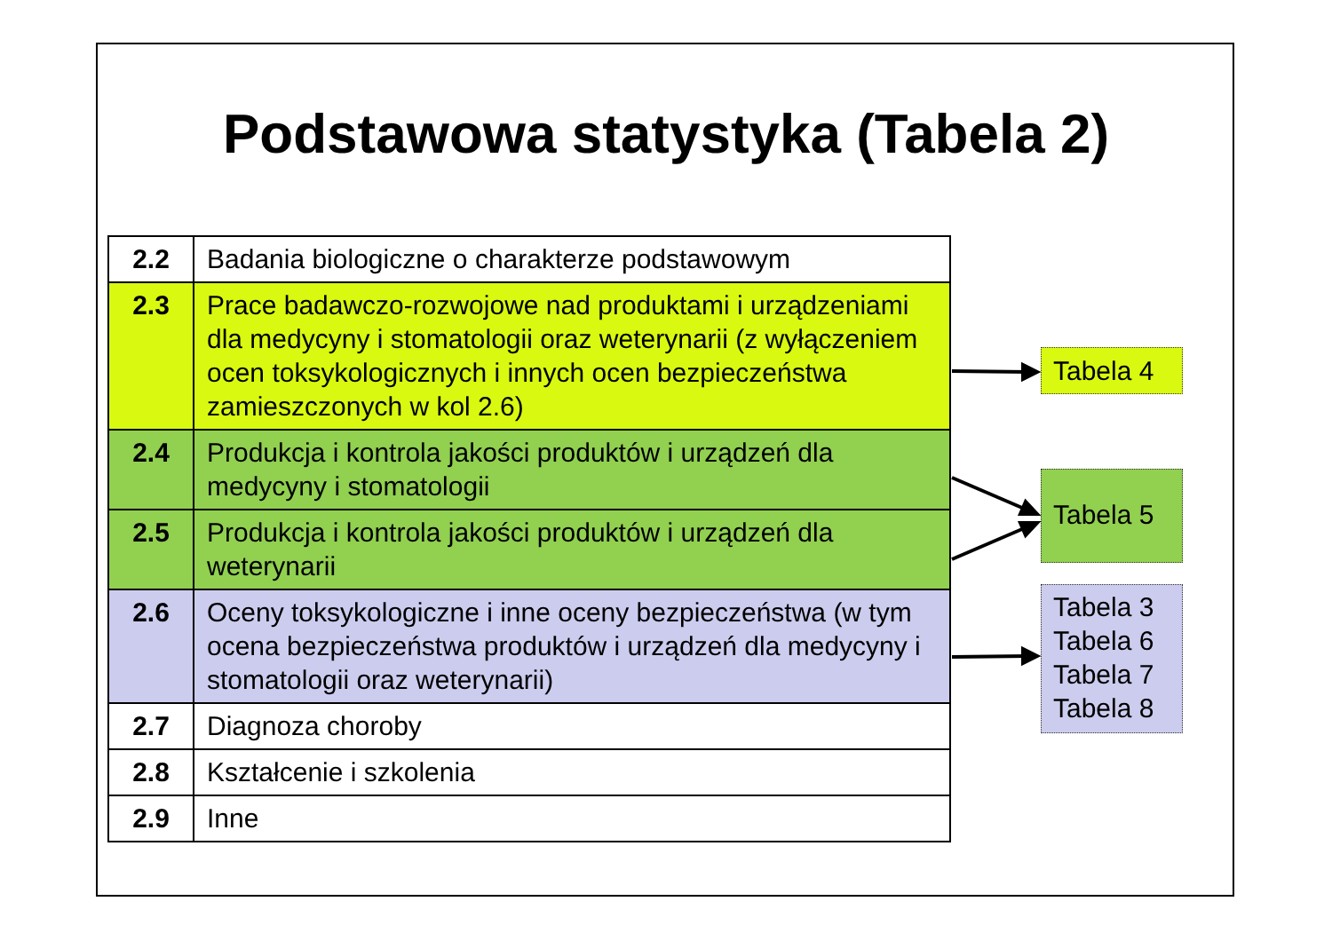Podstawowa statystyka (Tabela 2)
| 2.2 | Badania biologiczne o charakterze podstawowym |
| 2.3 | Prace badawczo-rozwojowe nad produktami i urządzeniami dla medycyny i stomatologii oraz weterynarii (z wyłączeniem ocen toksykologicznych i innych ocen bezpieczeństwa zamieszczonych w kol 2.6) |
| 2.4 | Produkcja i kontrola jakości produktów i urządzeń dla medycyny i stomatologii |
| 2.5 | Produkcja i kontrola jakości produktów i urządzeń dla weterynarii |
| 2.6 | Oceny toksykologiczne i inne oceny bezpieczeństwa (w tym ocena bezpieczeństwa produktów i urządzeń dla medycyny i stomatologii oraz weterynarii) |
| 2.7 | Diagnoza choroby |
| 2.8 | Kształcenie i szkolenia |
| 2.9 | Inne |
Tabela 4
Tabela 5
Tabela 3
Tabela 6
Tabela 7
Tabela 8